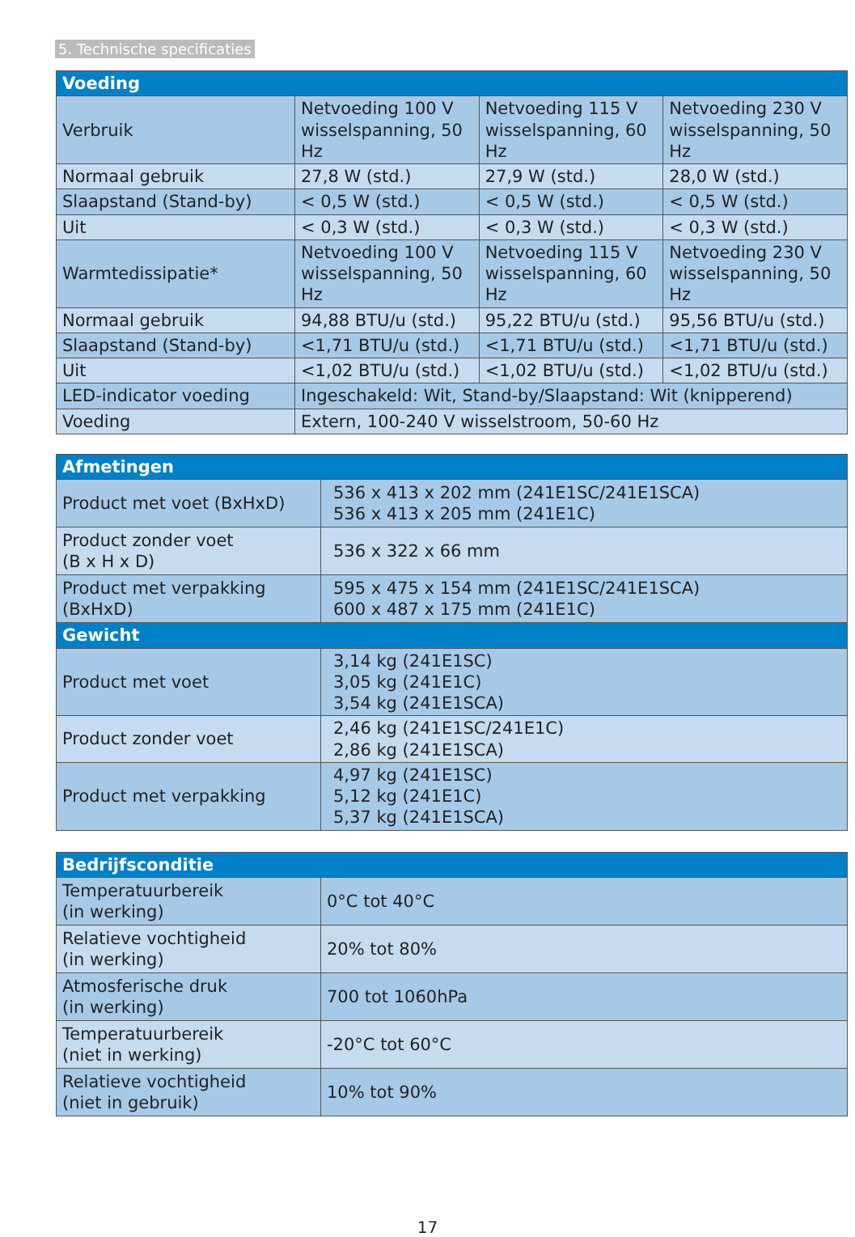5. Technische specificaties
| Voeding | | | |
| --- | --- | --- | --- |
| Verbruik | Netvoeding 100 V wisselspanning, 50 Hz | Netvoeding 115 V wisselspanning, 60 Hz | Netvoeding 230 V wisselspanning, 50 Hz |
| Normaal gebruik | 27,8 W (std.) | 27,9 W (std.) | 28,0 W (std.) |
| Slaapstand (Stand-by) | < 0,5 W (std.) | < 0,5 W (std.) | < 0,5 W (std.) |
| Uit | < 0,3 W (std.) | < 0,3 W (std.) | < 0,3 W (std.) |
| Warmtedissipatie* | Netvoeding 100 V wisselspanning, 50 Hz | Netvoeding 115 V wisselspanning, 60 Hz | Netvoeding 230 V wisselspanning, 50 Hz |
| Normaal gebruik | 94,88 BTU/u (std.) | 95,22 BTU/u (std.) | 95,56 BTU/u (std.) |
| Slaapstand (Stand-by) | <1,71 BTU/u (std.) | <1,71 BTU/u (std.) | <1,71 BTU/u (std.) |
| Uit | <1,02 BTU/u (std.) | <1,02 BTU/u (std.) | <1,02 BTU/u (std.) |
| LED-indicator voeding | Ingeschakeld: Wit, Stand-by/Slaapstand: Wit (knipperend) | | |
| Voeding | Extern, 100-240 V wisselstroom, 50-60 Hz | | |
| Afmetingen | |
| --- | --- |
| Product met voet (BxHxD) | 536 x 413 x 202 mm (241E1SC/241E1SCA) 536 x 413 x 205 mm (241E1C) |
| Product zonder voet (B x H x D) | 536 x 322 x 66 mm |
| Product met verpakking (BxHxD) | 595 x 475 x 154 mm (241E1SC/241E1SCA) 600 x 487 x 175 mm (241E1C) |
| Gewicht | |
| Product met voet | 3,14 kg (241E1SC) 3,05 kg (241E1C) 3,54 kg (241E1SCA) |
| Product zonder voet | 2,46 kg (241E1SC/241E1C) 2,86 kg (241E1SCA) |
| Product met verpakking | 4,97 kg (241E1SC) 5,12 kg (241E1C) 5,37 kg (241E1SCA) |
| Bedrijfsconditie | |
| --- | --- |
| Temperatuurbereik (in werking) | 0°C tot 40°C |
| Relatieve vochtigheid (in werking) | 20% tot 80% |
| Atmosferische druk (in werking) | 700 tot 1060hPa |
| Temperatuurbereik (niet in werking) | -20°C tot 60°C |
| Relatieve vochtigheid (niet in gebruik) | 10% tot 90% |
17